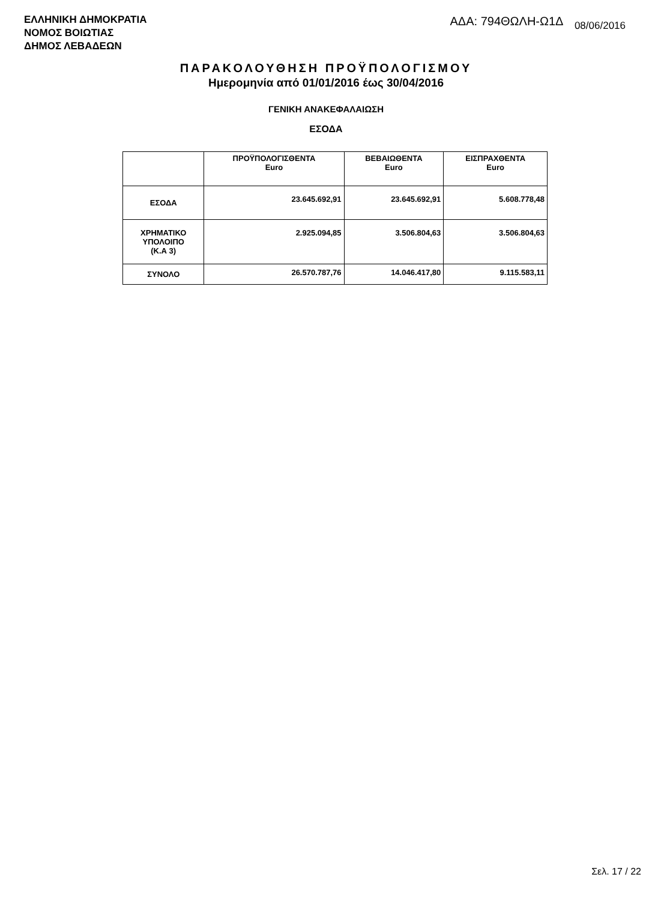ΕΛΛΗΝΙΚΗ ΔΗΜΟΚΡΑΤΙΑ
ΝΟΜΟΣ ΒΟΙΩΤΙΑΣ
ΔΗΜΟΣ ΛΕΒΑΔΕΩΝ
ΑΔΑ: 794ΘΩΛΗ-Ω1Δ 08/06/2016
ΠΑΡΑΚΟΛΟΥΘΗΣΗ ΠΡΟΫΠΟΛΟΓΙΣΜΟΥ
Ημερομηνία από 01/01/2016 έως 30/04/2016
ΓΕΝΙΚΗ ΑΝΑΚΕΦΑΛΑΙΩΣΗ
ΕΣΟΔΑ
| | ΠΡΟΫΠΟΛΟΓΙΣΘΕΝΤΑ Euro | ΒΕΒΑΙΩΘΕΝΤΑ Euro | ΕΙΣΠΡΑΧΘΕΝΤΑ Euro |
| --- | --- | --- | --- |
| ΕΣΟΔΑ | 23.645.692,91 | 23.645.692,91 | 5.608.778,48 |
| ΧΡΗΜΑΤΙΚΟ ΥΠΟΛΟΙΠΟ (Κ.Α 3) | 2.925.094,85 | 3.506.804,63 | 3.506.804,63 |
| ΣΥΝΟΛΟ | 26.570.787,76 | 14.046.417,80 | 9.115.583,11 |
Σελ. 17 / 22